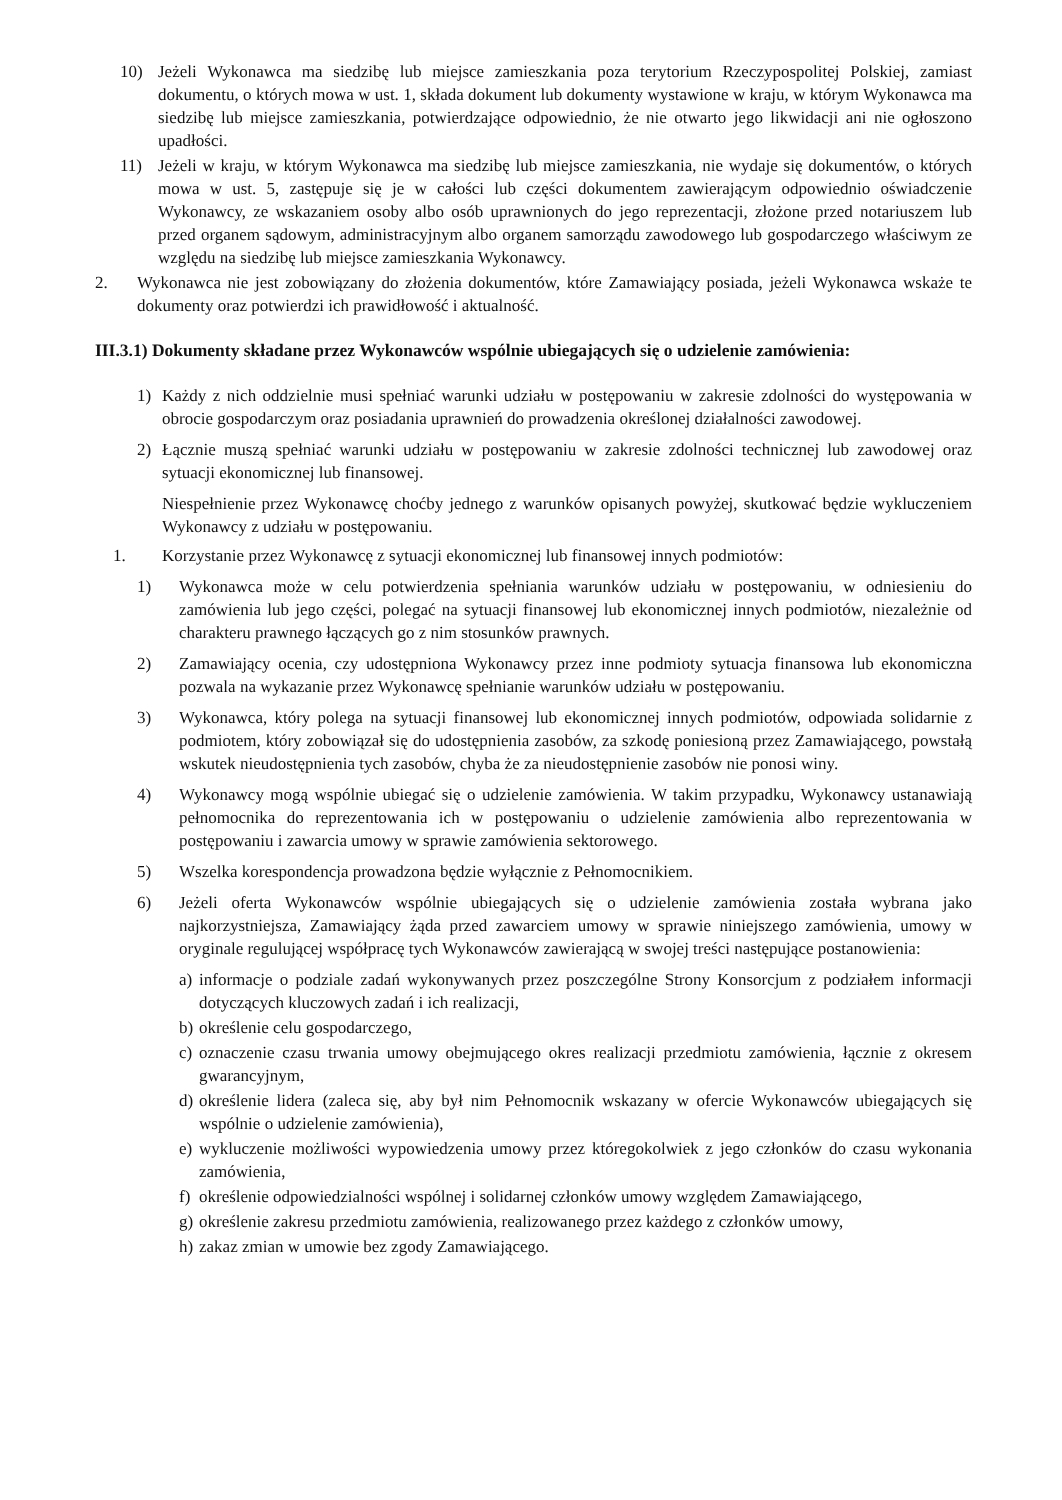10) Jeżeli Wykonawca ma siedzibę lub miejsce zamieszkania poza terytorium Rzeczypospolitej Polskiej, zamiast dokumentu, o których mowa w ust. 1, składa dokument lub dokumenty wystawione w kraju, w którym Wykonawca ma siedzibę lub miejsce zamieszkania, potwierdzające odpowiednio, że nie otwarto jego likwidacji ani nie ogłoszono upadłości.
11) Jeżeli w kraju, w którym Wykonawca ma siedzibę lub miejsce zamieszkania, nie wydaje się dokumentów, o których mowa w ust. 5, zastępuje się je w całości lub części dokumentem zawierającym odpowiednio oświadczenie Wykonawcy, ze wskazaniem osoby albo osób uprawnionych do jego reprezentacji, złożone przed notariuszem lub przed organem sądowym, administracyjnym albo organem samorządu zawodowego lub gospodarczego właściwym ze względu na siedzibę lub miejsce zamieszkania Wykonawcy.
2. Wykonawca nie jest zobowiązany do złożenia dokumentów, które Zamawiający posiada, jeżeli Wykonawca wskaże te dokumenty oraz potwierdzi ich prawidłowość i aktualność.
III.3.1) Dokumenty składane przez Wykonawców wspólnie ubiegających się o udzielenie zamówienia:
1) Każdy z nich oddzielnie musi spełniać warunki udziału w postępowaniu w zakresie zdolności do występowania w obrocie gospodarczym oraz posiadania uprawnień do prowadzenia określonej działalności zawodowej.
2) Łącznie muszą spełniać warunki udziału w postępowaniu w zakresie zdolności technicznej lub zawodowej oraz sytuacji ekonomicznej lub finansowej.
Niespełnienie przez Wykonawcę choćby jednego z warunków opisanych powyżej, skutkować będzie wykluczeniem Wykonawcy z udziału w postępowaniu.
1. Korzystanie przez Wykonawcę z sytuacji ekonomicznej lub finansowej innych podmiotów:
1) Wykonawca może w celu potwierdzenia spełniania warunków udziału w postępowaniu, w odniesieniu do zamówienia lub jego części, polegać na sytuacji finansowej lub ekonomicznej innych podmiotów, niezależnie od charakteru prawnego łączących go z nim stosunków prawnych.
2) Zamawiający ocenia, czy udostępniona Wykonawcy przez inne podmioty sytuacja finansowa lub ekonomiczna pozwala na wykazanie przez Wykonawcę spełnianie warunków udziału w postępowaniu.
3) Wykonawca, który polega na sytuacji finansowej lub ekonomicznej innych podmiotów, odpowiada solidarnie z podmiotem, który zobowiązał się do udostępnienia zasobów, za szkodę poniesioną przez Zamawiającego, powstałą wskutek nieudostępnienia tych zasobów, chyba że za nieudostępnienie zasobów nie ponosi winy.
4) Wykonawcy mogą wspólnie ubiegać się o udzielenie zamówienia. W takim przypadku, Wykonawcy ustanawiają pełnomocnika do reprezentowania ich w postępowaniu o udzielenie zamówienia albo reprezentowania w postępowaniu i zawarcia umowy w sprawie zamówienia sektorowego.
5) Wszelka korespondencja prowadzona będzie wyłącznie z Pełnomocnikiem.
6) Jeżeli oferta Wykonawców wspólnie ubiegających się o udzielenie zamówienia została wybrana jako najkorzystniejsza, Zamawiający żąda przed zawarciem umowy w sprawie niniejszego zamówienia, umowy w oryginale regulującej współpracę tych Wykonawców zawierającą w swojej treści następujące postanowienia:
a) informacje o podziale zadań wykonywanych przez poszczególne Strony Konsorcjum z podziałem informacji dotyczących kluczowych zadań i ich realizacji,
b) określenie celu gospodarczego,
c) oznaczenie czasu trwania umowy obejmującego okres realizacji przedmiotu zamówienia, łącznie z okresem gwarancyjnym,
d) określenie lidera (zaleca się, aby był nim Pełnomocnik wskazany w ofercie Wykonawców ubiegających się wspólnie o udzielenie zamówienia),
e) wykluczenie możliwości wypowiedzenia umowy przez któregokolwiek z jego członków do czasu wykonania zamówienia,
f) określenie odpowiedzialności wspólnej i solidarnej członków umowy względem Zamawiającego,
g) określenie zakresu przedmiotu zamówienia, realizowanego przez każdego z członków umowy,
h) zakaz zmian w umowie bez zgody Zamawiającego.